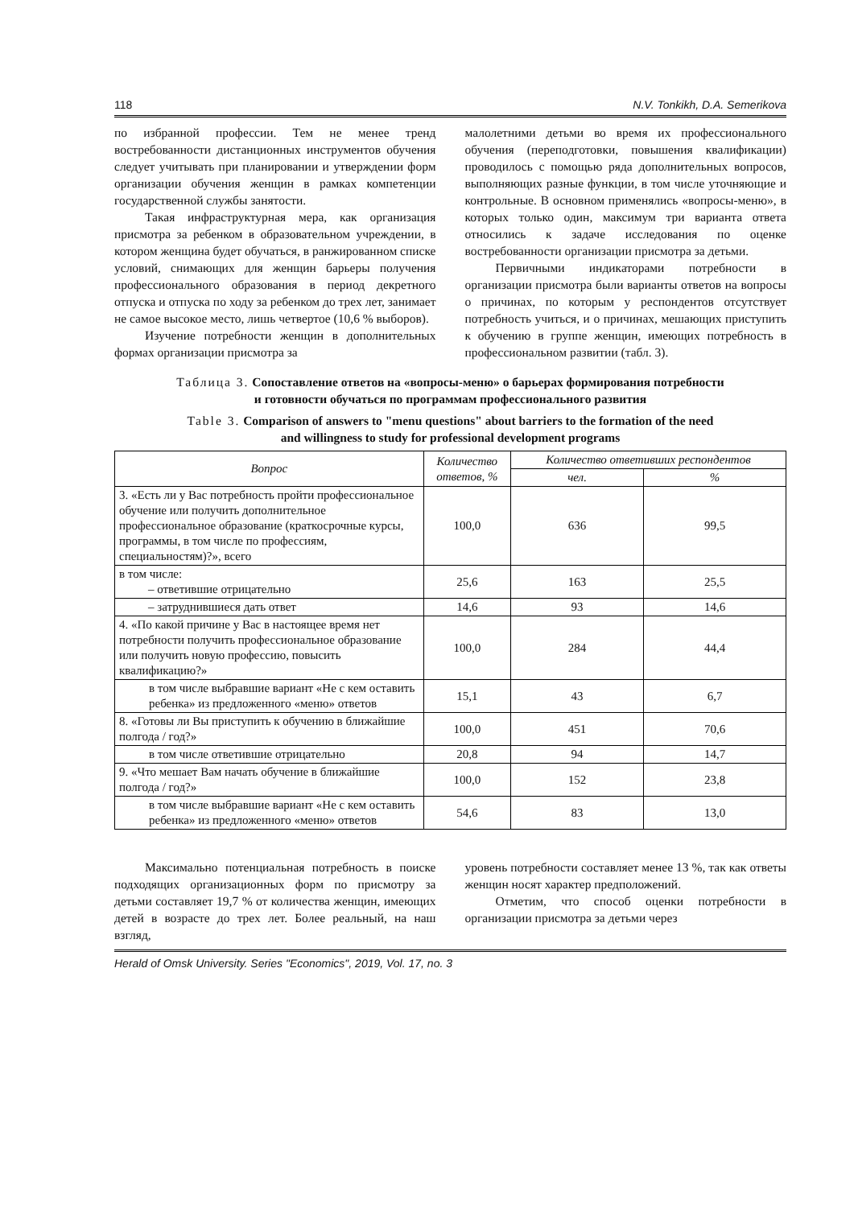118 N.V. Tonkikh, D.A. Semerikova
по избранной профессии. Тем не менее тренд востребованности дистанционных инструментов обучения следует учитывать при планировании и утверждении форм организации обучения женщин в рамках компетенции государственной службы занятости.
Такая инфраструктурная мера, как организация присмотра за ребенком в образовательном учреждении, в котором женщина будет обучаться, в ранжированном списке условий, снимающих для женщин барьеры получения профессионального образования в период декретного отпуска и отпуска по ходу за ребенком до трех лет, занимает не самое высокое место, лишь четвертое (10,6 % выборов).
Изучение потребности женщин в дополнительных формах организации присмотра за
малолетними детьми во время их профессионального обучения (переподготовки, повышения квалификации) проводилось с помощью ряда дополнительных вопросов, выполняющих разные функции, в том числе уточняющие и контрольные. В основном применялись «вопросы-меню», в которых только один, максимум три варианта ответа относились к задаче исследования по оценке востребованности организации присмотра за детьми.
Первичными индикаторами потребности в организации присмотра были варианты ответов на вопросы о причинах, по которым у респондентов отсутствует потребность учиться, и о причинах, мешающих приступить к обучению в группе женщин, имеющих потребность в профессиональном развитии (табл. 3).
Таблица 3. Сопоставление ответов на «вопросы-меню» о барьерах формирования потребности
и готовности обучаться по программам профессионального развития
Table 3. Comparison of answers to "menu questions" about barriers to the formation of the need
and willingness to study for professional development programs
| Вопрос | Количество ответов, % | Количество ответивших респондентов | |
| --- | --- | --- | --- |
| | | чел. | % |
| 3. «Есть ли у Вас потребность пройти профессиональное обучение или получить дополнительное профессиональное образование (краткосрочные курсы, программы, в том числе по профессиям, специальностям)?», всего | 100,0 | 636 | 99,5 |
| в том числе: – ответившие отрицательно | 25,6 | 163 | 25,5 |
| – затруднившиеся дать ответ | 14,6 | 93 | 14,6 |
| 4. «По какой причине у Вас в настоящее время нет потребности получить профессиональное образование или получить новую профессию, повысить квалификацию?» | 100,0 | 284 | 44,4 |
| в том числе выбравшие вариант «Не с кем оставить ребенка» из предложенного «меню» ответов | 15,1 | 43 | 6,7 |
| 8. «Готовы ли Вы приступить к обучению в ближайшие полгода / год?» | 100,0 | 451 | 70,6 |
| в том числе ответившие отрицательно | 20,8 | 94 | 14,7 |
| 9. «Что мешает Вам начать обучение в ближайшие полгода / год?» | 100,0 | 152 | 23,8 |
| в том числе выбравшие вариант «Не с кем оставить ребенка» из предложенного «меню» ответов | 54,6 | 83 | 13,0 |
Максимально потенциальная потребность в поиске подходящих организационных форм по присмотру за детьми составляет 19,7 % от количества женщин, имеющих детей в возрасте до трех лет. Более реальный, на наш взгляд,
уровень потребности составляет менее 13 %, так как ответы женщин носят характер предположений.
Отметим, что способ оценки потребности в организации присмотра за детьми через
Herald of Omsk University. Series "Economics", 2019, Vol. 17, no. 3